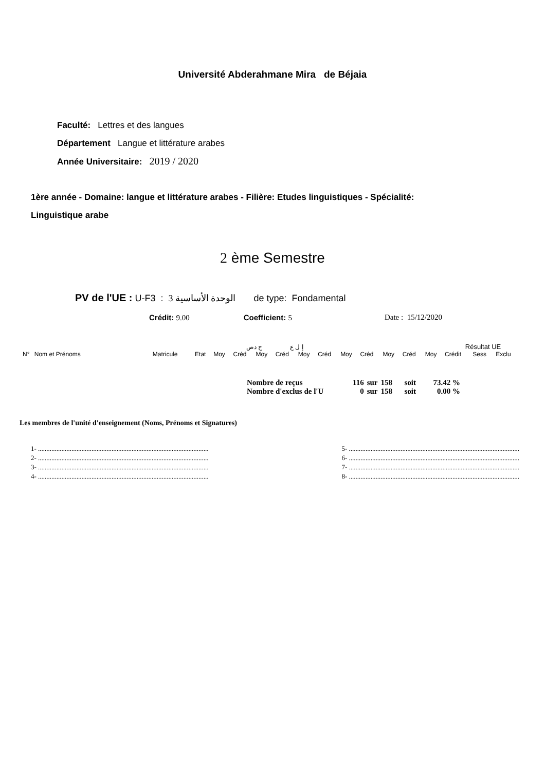Université Abderahmane Mira de Béjaia
Faculté: Lettres et des langues
Département Langue et littérature arabes
Année Universitaire: 2019 / 2020
1ère année - Domaine: langue et littérature arabes - Filière: Etudes linguistiques - Spécialité:
Linguistique arabe
2 ème Semestre
PV de l'UE : U-F3 : الوحدة الأساسية 3 de type: Fondamental
Crédit: 9.00 Coefficient: 5 Date : 15/12/2020
| | | | | | ح دص | | إ ل ع | | | | | | | | Résultat UE | | |
| --- | --- | --- | --- | --- | --- | --- | --- | --- | --- | --- | --- | --- | --- | --- | --- | --- | --- |
| N° | Nom et Prénoms | Matricule | Etat | Moy | Créd | Moy | Créd | Moy | Créd | Moy | Créd | Moy | Créd | Moy | Crédit | Sess | Exclu |
| Nombre de reçus | 116 | sur | 158 | soit | 73.42 % |
| Nombre d'exclus de l'U | 0 | sur | 158 | soit | 0.00 % |
Les membres de l'unité d'enseignement (Noms, Prénoms et Signatures)
1- ......................................................................................................
2- ......................................................................................................
3- ......................................................................................................
4- ......................................................................................................
5- ......................................................................................................
6- ......................................................................................................
7- ......................................................................................................
8- ......................................................................................................